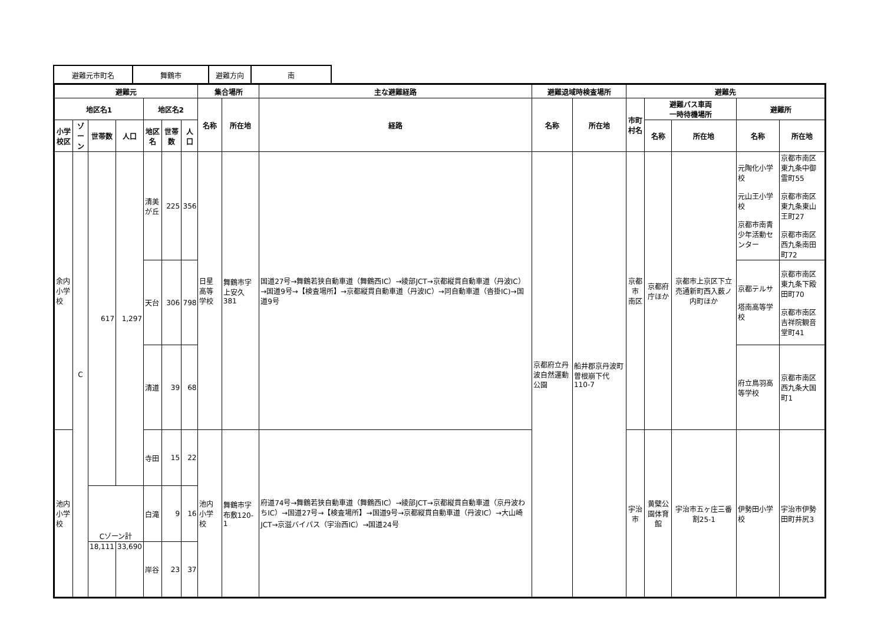| 避難元市町名 | 舞鶴市 | 避難方向 | 南 |
| 避難元 | | | | | | | 集合場所 | | 主な避難経路 | 避難退域時検査場所 | | 避難先 | | | | |
| --- | --- | --- | --- | --- | --- | --- | --- | --- | --- | --- | --- | --- | --- | --- | --- | --- |
| 地区名1 | | | | 地区名2 | | | 名称 | 所在地 | 経路 | 名称 | 所在地 | 市町村名 | 避難バス車両 一時待機場所 | | 避難所 | |
| 小学校区 | ゾーン | 世帯数 | 人口 | 地区名 | 世帯数 | 人口 | | | | | | | 名称 | 所在地 | 名称 | 所在地 |
| 余内 小学校 | C | 617 | 1,297 | 清美が丘 | 225 | 356 | 日星高等学校 | 舞鶴市字上安久381 | 国道27号→舞鶴若狭自動車道（舞鶴西IC）→綾部JCT→京都縦貫自動車道（丹波IC）→国道9号→【検査場所】→京都縦貫自動車道（丹波IC）→同自動車道（沓掛IC)→国道9号 | 京都府立丹波自然運動公園 | 船井郡京丹波町曽根崩下代110-7 | 京都市 南区 | 京都府庁ほか | 京都市上京区下立売通新町西入薮ノ内町ほか | 元陶化小学校 元山王小学校 京都市南青少年活動センター | 京都市南区東九条中御霊町55 京都市南区東九条東山王町27 京都市南区西九条南田町72 |
| | | | | 天台 | 306 | 798 | | | | | | | | | 京都テルサ 塔南高等学校 | 京都市南区東九条下殿田町70 京都市南区吉祥院観音堂町41 |
| | | | | 清道 | 39 | 68 | | | | | | | | | 府立鳥羽高等学校 | 京都市南区西九条大国町1 |
| 池内 小学校 | | | | 寺田 | 15 | 22 | 池内小学校 | 舞鶴市字布敷120-1 | 府道74号→舞鶴若狭自動車道（舞鶴西IC）→綾部JCT→京都縦貫自動車道（京丹波わちIC）→国道27号→【検査場所】→国道9号→京都縦貫自動車道（丹波IC）→大山崎JCT→京滋バイパス（宇治西IC）→国道24号 | | | 宇治市 | 黄檗公園体育館 | 宇治市五ヶ庄三番割25-1 | 伊勢田小学校 | 宇治市伊勢田町井尻3 |
| | | Cゾーン計 | | 白滝 | 9 | 16 | | | | | | | | | | |
| | | 18,111 | 33,690 | 岸谷 | 23 | 37 | | | | | | | | | | |